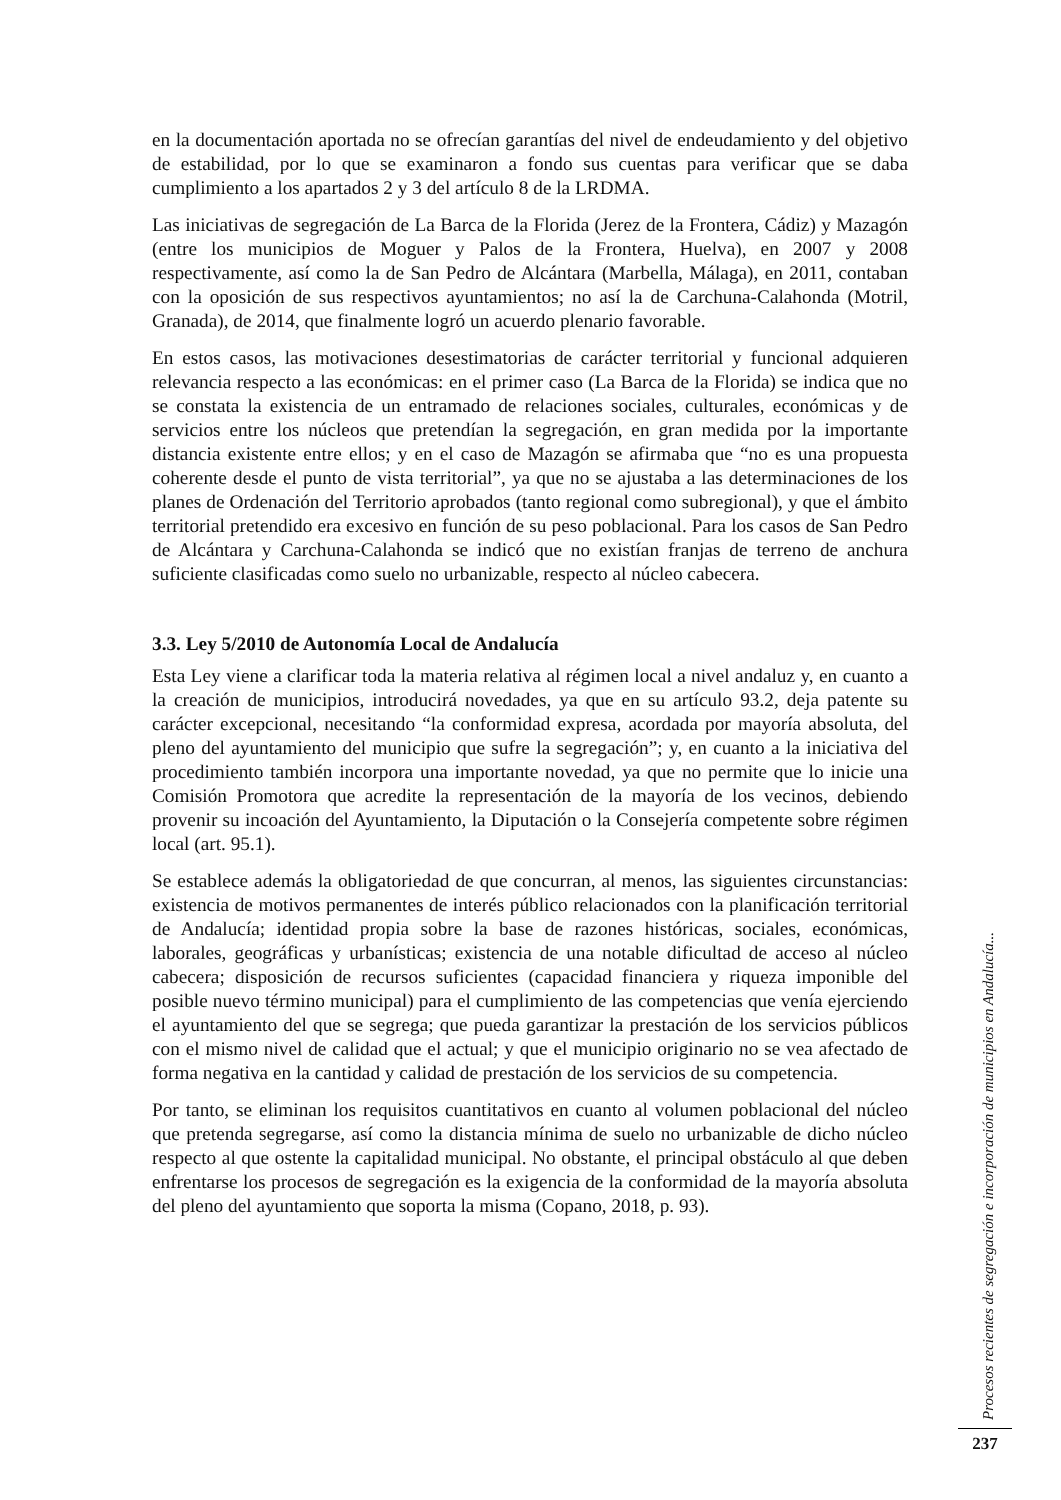en la documentación aportada no se ofrecían garantías del nivel de endeudamiento y del objetivo de estabilidad, por lo que se examinaron a fondo sus cuentas para verificar que se daba cumplimiento a los apartados 2 y 3 del artículo 8 de la LRDMA.
Las iniciativas de segregación de La Barca de la Florida (Jerez de la Frontera, Cádiz) y Mazagón (entre los municipios de Moguer y Palos de la Frontera, Huelva), en 2007 y 2008 respectivamente, así como la de San Pedro de Alcántara (Marbella, Málaga), en 2011, contaban con la oposición de sus respectivos ayuntamientos; no así la de Carchuna-Calahonda (Motril, Granada), de 2014, que finalmente logró un acuerdo plenario favorable.
En estos casos, las motivaciones desestimatorias de carácter territorial y funcional adquieren relevancia respecto a las económicas: en el primer caso (La Barca de la Florida) se indica que no se constata la existencia de un entramado de relaciones sociales, culturales, económicas y de servicios entre los núcleos que pretendían la segregación, en gran medida por la importante distancia existente entre ellos; y en el caso de Mazagón se afirmaba que “no es una propuesta coherente desde el punto de vista territorial”, ya que no se ajustaba a las determinaciones de los planes de Ordenación del Territorio aprobados (tanto regional como subregional), y que el ámbito territorial pretendido era excesivo en función de su peso poblacional. Para los casos de San Pedro de Alcántara y Carchuna-Calahonda se indicó que no existían franjas de terreno de anchura suficiente clasificadas como suelo no urbanizable, respecto al núcleo cabecera.
3.3. Ley 5/2010 de Autonomía Local de Andalucía
Esta Ley viene a clarificar toda la materia relativa al régimen local a nivel andaluz y, en cuanto a la creación de municipios, introducirá novedades, ya que en su artículo 93.2, deja patente su carácter excepcional, necesitando “la conformidad expresa, acordada por mayoría absoluta, del pleno del ayuntamiento del municipio que sufre la segregación”; y, en cuanto a la iniciativa del procedimiento también incorpora una importante novedad, ya que no permite que lo inicie una Comisión Promotora que acredite la representación de la mayoría de los vecinos, debiendo provenir su incoación del Ayuntamiento, la Diputación o la Consejería competente sobre régimen local (art. 95.1).
Se establece además la obligatoriedad de que concurran, al menos, las siguientes circunstancias: existencia de motivos permanentes de interés público relacionados con la planificación territorial de Andalucía; identidad propia sobre la base de razones históricas, sociales, económicas, laborales, geográficas y urbanísticas; existencia de una notable dificultad de acceso al núcleo cabecera; disposición de recursos suficientes (capacidad financiera y riqueza imponible del posible nuevo término municipal) para el cumplimiento de las competencias que venía ejerciendo el ayuntamiento del que se segrega; que pueda garantizar la prestación de los servicios públicos con el mismo nivel de calidad que el actual; y que el municipio originario no se vea afectado de forma negativa en la cantidad y calidad de prestación de los servicios de su competencia.
Por tanto, se eliminan los requisitos cuantitativos en cuanto al volumen poblacional del núcleo que pretenda segregarse, así como la distancia mínima de suelo no urbanizable de dicho núcleo respecto al que ostente la capitalidad municipal. No obstante, el principal obstáculo al que deben enfrentarse los procesos de segregación es la exigencia de la conformidad de la mayoría absoluta del pleno del ayuntamiento que soporta la misma (Copano, 2018, p. 93).
Procesos recientes de segregación e incorporación de municipios en Andalucía...
237